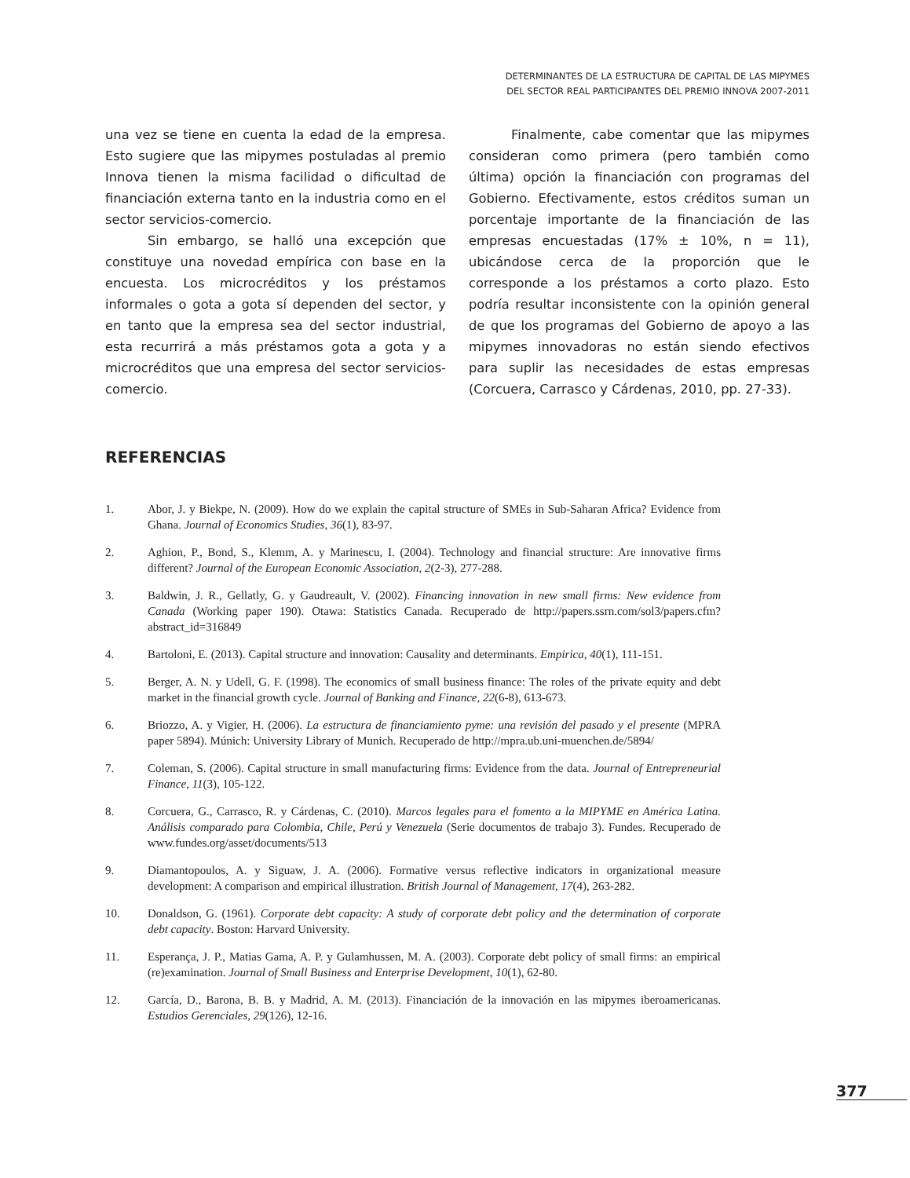DETERMINANTES DE LA ESTRUCTURA DE CAPITAL DE LAS MIPYMES
DEL SECTOR REAL PARTICIPANTES DEL PREMIO INNOVA 2007-2011
una vez se tiene en cuenta la edad de la empresa. Esto sugiere que las mipymes postuladas al premio Innova tienen la misma facilidad o dificultad de financiación externa tanto en la industria como en el sector servicios-comercio.
Sin embargo, se halló una excepción que constituye una novedad empírica con base en la encuesta. Los microcréditos y los préstamos informales o gota a gota sí dependen del sector, y en tanto que la empresa sea del sector industrial, esta recurrirá a más préstamos gota a gota y a microcréditos que una empresa del sector servicios-comercio.
Finalmente, cabe comentar que las mipymes consideran como primera (pero también como última) opción la financiación con programas del Gobierno. Efectivamente, estos créditos suman un porcentaje importante de la financiación de las empresas encuestadas (17% ± 10%, n = 11), ubicándose cerca de la proporción que le corresponde a los préstamos a corto plazo. Esto podría resultar inconsistente con la opinión general de que los programas del Gobierno de apoyo a las mipymes innovadoras no están siendo efectivos para suplir las necesidades de estas empresas (Corcuera, Carrasco y Cárdenas, 2010, pp. 27-33).
REFERENCIAS
1. Abor, J. y Biekpe, N. (2009). How do we explain the capital structure of SMEs in Sub-Saharan Africa? Evidence from Ghana. Journal of Economics Studies, 36(1), 83-97.
2. Aghion, P., Bond, S., Klemm, A. y Marinescu, I. (2004). Technology and financial structure: Are innovative firms different? Journal of the European Economic Association, 2(2-3), 277-288.
3. Baldwin, J. R., Gellatly, G. y Gaudreault, V. (2002). Financing innovation in new small firms: New evidence from Canada (Working paper 190). Otawa: Statistics Canada. Recuperado de http://papers.ssrn.com/sol3/papers.cfm?abstract_id=316849
4. Bartoloni, E. (2013). Capital structure and innovation: Causality and determinants. Empirica, 40(1), 111-151.
5. Berger, A. N. y Udell, G. F. (1998). The economics of small business finance: The roles of the private equity and debt market in the financial growth cycle. Journal of Banking and Finance, 22(6-8), 613-673.
6. Briozzo, A. y Vigier, H. (2006). La estructura de financiamiento pyme: una revisión del pasado y el presente (MPRA paper 5894). Múnich: University Library of Munich. Recuperado de http://mpra.ub.uni-muenchen.de/5894/
7. Coleman, S. (2006). Capital structure in small manufacturing firms: Evidence from the data. Journal of Entrepreneurial Finance, 11(3), 105-122.
8. Corcuera, G., Carrasco, R. y Cárdenas, C. (2010). Marcos legales para el fomento a la MIPYME en América Latina. Análisis comparado para Colombia, Chile, Perú y Venezuela (Serie documentos de trabajo 3). Fundes. Recuperado de www.fundes.org/asset/documents/513
9. Diamantopoulos, A. y Siguaw, J. A. (2006). Formative versus reflective indicators in organizational measure development: A comparison and empirical illustration. British Journal of Management, 17(4), 263-282.
10. Donaldson, G. (1961). Corporate debt capacity: A study of corporate debt policy and the determination of corporate debt capacity. Boston: Harvard University.
11. Esperança, J. P., Matias Gama, A. P. y Gulamhussen, M. A. (2003). Corporate debt policy of small firms: an empirical (re)examination. Journal of Small Business and Enterprise Development, 10(1), 62-80.
12. García, D., Barona, B. B. y Madrid, A. M. (2013). Financiación de la innovación en las mipymes iberoamericanas. Estudios Gerenciales, 29(126), 12-16.
377